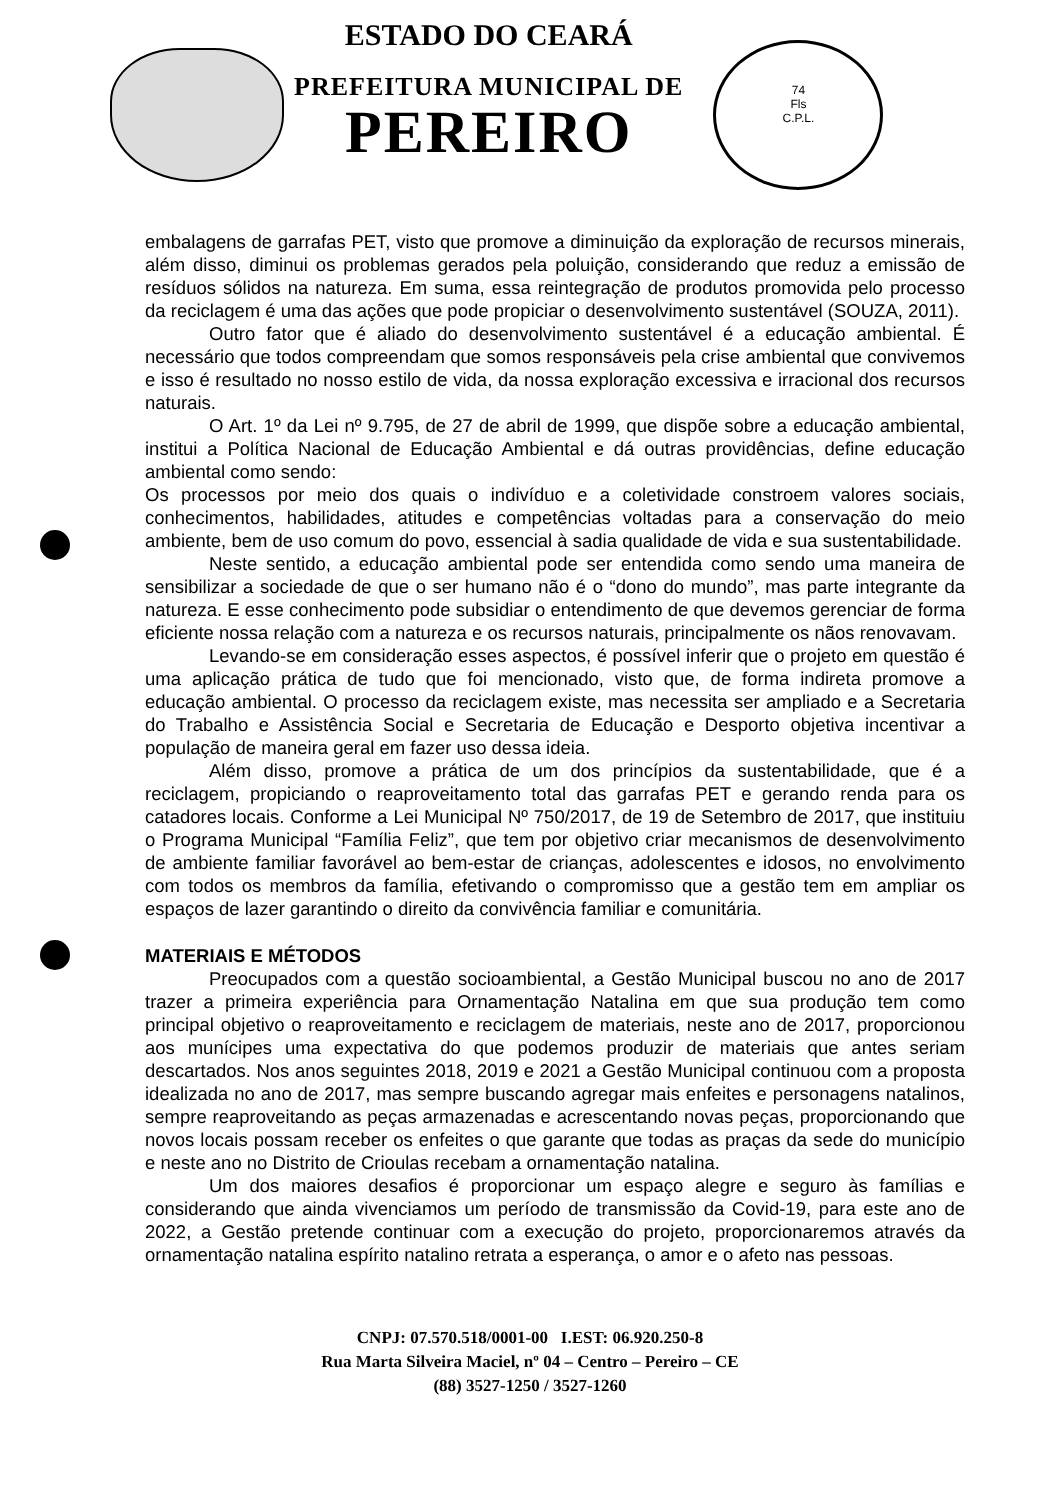ESTADO DO CEARÁ
PREFEITURA MUNICIPAL DE
PEREIRO
74
Fls
C.P.L.
embalagens de garrafas PET, visto que promove a diminuição da exploração de recursos minerais, além disso, diminui os problemas gerados pela poluição, considerando que reduz a emissão de resíduos sólidos na natureza. Em suma, essa reintegração de produtos promovida pelo processo da reciclagem é uma das ações que pode propiciar o desenvolvimento sustentável (SOUZA, 2011).
Outro fator que é aliado do desenvolvimento sustentável é a educação ambiental. É necessário que todos compreendam que somos responsáveis pela crise ambiental que convivemos e isso é resultado no nosso estilo de vida, da nossa exploração excessiva e irracional dos recursos naturais.
O Art. 1º da Lei nº 9.795, de 27 de abril de 1999, que dispõe sobre a educação ambiental, institui a Política Nacional de Educação Ambiental e dá outras providências, define educação ambiental como sendo:
Os processos por meio dos quais o indivíduo e a coletividade constroem valores sociais, conhecimentos, habilidades, atitudes e competências voltadas para a conservação do meio ambiente, bem de uso comum do povo, essencial à sadia qualidade de vida e sua sustentabilidade.
Neste sentido, a educação ambiental pode ser entendida como sendo uma maneira de sensibilizar a sociedade de que o ser humano não é o “dono do mundo”, mas parte integrante da natureza. E esse conhecimento pode subsidiar o entendimento de que devemos gerenciar de forma eficiente nossa relação com a natureza e os recursos naturais, principalmente os nãos renovavam.
Levando-se em consideração esses aspectos, é possível inferir que o projeto em questão é uma aplicação prática de tudo que foi mencionado, visto que, de forma indireta promove a educação ambiental. O processo da reciclagem existe, mas necessita ser ampliado e a Secretaria do Trabalho e Assistência Social e Secretaria de Educação e Desporto objetiva incentivar a população de maneira geral em fazer uso dessa ideia.
Além disso, promove a prática de um dos princípios da sustentabilidade, que é a reciclagem, propiciando o reaproveitamento total das garrafas PET e gerando renda para os catadores locais. Conforme a Lei Municipal Nº 750/2017, de 19 de Setembro de 2017, que instituiu o Programa Municipal “Família Feliz”, que tem por objetivo criar mecanismos de desenvolvimento de ambiente familiar favorável ao bem-estar de crianças, adolescentes e idosos, no envolvimento com todos os membros da família, efetivando o compromisso que a gestão tem em ampliar os espaços de lazer garantindo o direito da convivência familiar e comunitária.
MATERIAIS E MÉTODOS
Preocupados com a questão socioambiental, a Gestão Municipal buscou no ano de 2017 trazer a primeira experiência para Ornamentação Natalina em que sua produção tem como principal objetivo o reaproveitamento e reciclagem de materiais, neste ano de 2017, proporcionou aos munícipes uma expectativa do que podemos produzir de materiais que antes seriam descartados. Nos anos seguintes 2018, 2019 e 2021 a Gestão Municipal continuou com a proposta idealizada no ano de 2017, mas sempre buscando agregar mais enfeites e personagens natalinos, sempre reaproveitando as peças armazenadas e acrescentando novas peças, proporcionando que novos locais possam receber os enfeites o que garante que todas as praças da sede do município e neste ano no Distrito de Crioulas recebam a ornamentação natalina.
Um dos maiores desafios é proporcionar um espaço alegre e seguro às famílias e considerando que ainda vivenciamos um período de transmissão da Covid-19, para este ano de 2022, a Gestão pretende continuar com a execução do projeto, proporcionaremos através da ornamentação natalina espírito natalino retrata a esperança, o amor e o afeto nas pessoas.
CNPJ: 07.570.518/0001-00 I.EST: 06.920.250-8
Rua Marta Silveira Maciel, nº 04 – Centro – Pereiro – CE
(88) 3527-1250 / 3527-1260